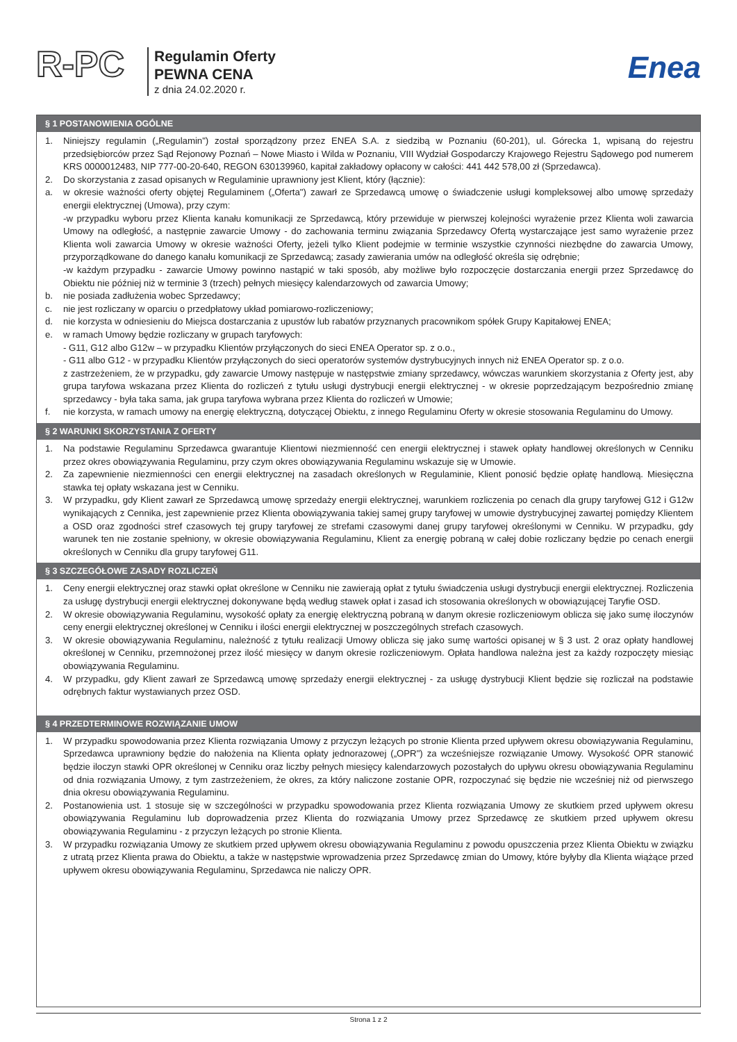R-PC
Regulamin Oferty
PEWNA CENA
z dnia 24.02.2020 r.
Enea
§ 1 POSTANOWIENIA OGÓLNE
1. Niniejszy regulamin („Regulamin") został sporządzony przez ENEA S.A. z siedzibą w Poznaniu (60-201), ul. Górecka 1, wpisaną do rejestru przedsiębiorców przez Sąd Rejonowy Poznań – Nowe Miasto i Wilda w Poznaniu, VIII Wydział Gospodarczy Krajowego Rejestru Sądowego pod numerem KRS 0000012483, NIP 777-00-20-640, REGON 630139960, kapitał zakładowy opłacony w całości: 441 442 578,00 zł (Sprzedawca).
2. Do skorzystania z zasad opisanych w Regulaminie uprawniony jest Klient, który (łącznie):
a. w okresie ważności oferty objętej Regulaminem („Oferta") zawarł ze Sprzedawcą umowę o świadczenie usługi kompleksowej albo umowę sprzedaży energii elektrycznej (Umowa), przy czym:
-w przypadku wyboru przez Klienta kanału komunikacji ze Sprzedawcą, który przewiduje w pierwszej kolejności wyrażenie przez Klienta woli zawarcia Umowy na odległość, a następnie zawarcie Umowy - do zachowania terminu związania Sprzedawcy Ofertą wystarczające jest samo wyrażenie przez Klienta woli zawarcia Umowy w okresie ważności Oferty, jeżeli tylko Klient podejmie w terminie wszystkie czynności niezbędne do zawarcia Umowy, przyporządkowane do danego kanału komunikacji ze Sprzedawcą; zasady zawierania umów na odległość określa się odrębnie;
-w każdym przypadku - zawarcie Umowy powinno nastąpić w taki sposób, aby możliwe było rozpoczęcie dostarczania energii przez Sprzedawcę do Obiektu nie później niż w terminie 3 (trzech) pełnych miesięcy kalendarzowych od zawarcia Umowy;
b. nie posiada zadłużenia wobec Sprzedawcy;
c. nie jest rozliczany w oparciu o przedpłatowy układ pomiarowo-rozliczeniowy;
d. nie korzysta w odniesieniu do Miejsca dostarczania z upustów lub rabatów przyznanych pracownikom spółek Grupy Kapitałowej ENEA;
e. w ramach Umowy będzie rozliczany w grupach taryfowych:
- G11, G12 albo G12w – w przypadku Klientów przyłączonych do sieci ENEA Operator sp. z o.o.,
- G11 albo G12 - w przypadku Klientów przyłączonych do sieci operatorów systemów dystrybucyjnych innych niż ENEA Operator sp. z o.o.
z zastrzeżeniem, że w przypadku, gdy zawarcie Umowy następuje w następstwie zmiany sprzedawcy, wówczas warunkiem skorzystania z Oferty jest, aby grupa taryfowa wskazana przez Klienta do rozliczeń z tytułu usługi dystrybucji energii elektrycznej - w okresie poprzedzającym bezpośrednio zmianę sprzedawcy - była taka sama, jak grupa taryfowa wybrana przez Klienta do rozliczeń w Umowie;
f. nie korzysta, w ramach umowy na energię elektryczną, dotyczącej Obiektu, z innego Regulaminu Oferty w okresie stosowania Regulaminu do Umowy.
§ 2 WARUNKI SKORZYSTANIA Z OFERTY
1. Na podstawie Regulaminu Sprzedawca gwarantuje Klientowi niezmienność cen energii elektrycznej i stawek opłaty handlowej określonych w Cenniku przez okres obowiązywania Regulaminu, przy czym okres obowiązywania Regulaminu wskazuje się w Umowie.
2. Za zapewnienie niezmienności cen energii elektrycznej na zasadach określonych w Regulaminie, Klient ponosić będzie opłatę handlową. Miesięczna stawka tej opłaty wskazana jest w Cenniku.
3. W przypadku, gdy Klient zawarł ze Sprzedawcą umowę sprzedaży energii elektrycznej, warunkiem rozliczenia po cenach dla grupy taryfowej G12 i G12w wynikających z Cennika, jest zapewnienie przez Klienta obowiązywania takiej samej grupy taryfowej w umowie dystrybucyjnej zawartej pomiędzy Klientem a OSD oraz zgodności stref czasowych tej grupy taryfowej ze strefami czasowymi danej grupy taryfowej określonymi w Cenniku. W przypadku, gdy warunek ten nie zostanie spełniony, w okresie obowiązywania Regulaminu, Klient za energię pobraną w całej dobie rozliczany będzie po cenach energii określonych w Cenniku dla grupy taryfowej G11.
§ 3 SZCZEGÓŁOWE ZASADY ROZLICZEŃ
1. Ceny energii elektrycznej oraz stawki opłat określone w Cenniku nie zawierają opłat z tytułu świadczenia usługi dystrybucji energii elektrycznej. Rozliczenia za usługę dystrybucji energii elektrycznej dokonywane będą według stawek opłat i zasad ich stosowania określonych w obowiązującej Taryfie OSD.
2. W okresie obowiązywania Regulaminu, wysokość opłaty za energię elektryczną pobraną w danym okresie rozliczeniowym oblicza się jako sumę iloczynów ceny energii elektrycznej określonej w Cenniku i ilości energii elektrycznej w poszczególnych strefach czasowych.
3. W okresie obowiązywania Regulaminu, należność z tytułu realizacji Umowy oblicza się jako sumę wartości opisanej w § 3 ust. 2 oraz opłaty handlowej określonej w Cenniku, przemnożonej przez ilość miesięcy w danym okresie rozliczeniowym. Opłata handlowa należna jest za każdy rozpoczęty miesiąc obowiązywania Regulaminu.
4. W przypadku, gdy Klient zawarł ze Sprzedawcą umowę sprzedaży energii elektrycznej - za usługę dystrybucji Klient będzie się rozliczał na podstawie odrębnych faktur wystawianych przez OSD.
§ 4 PRZEDTERMINOWE ROZWIĄZANIE UMOW
1. W przypadku spowodowania przez Klienta rozwiązania Umowy z przyczyn leżących po stronie Klienta przed upływem okresu obowiązywania Regulaminu, Sprzedawca uprawniony będzie do nałożenia na Klienta opłaty jednorazowej („OPR") za wcześniejsze rozwiązanie Umowy. Wysokość OPR stanowić będzie iloczyn stawki OPR określonej w Cenniku oraz liczby pełnych miesięcy kalendarzowych pozostałych do upływu okresu obowiązywania Regulaminu od dnia rozwiązania Umowy, z tym zastrzeżeniem, że okres, za który naliczone zostanie OPR, rozpoczynać się będzie nie wcześniej niż od pierwszego dnia okresu obowiązywania Regulaminu.
2. Postanowienia ust. 1 stosuje się w szczególności w przypadku spowodowania przez Klienta rozwiązania Umowy ze skutkiem przed upływem okresu obowiązywania Regulaminu lub doprowadzenia przez Klienta do rozwiązania Umowy przez Sprzedawcę ze skutkiem przed upływem okresu obowiązywania Regulaminu - z przyczyn leżących po stronie Klienta.
3. W przypadku rozwiązania Umowy ze skutkiem przed upływem okresu obowiązywania Regulaminu z powodu opuszczenia przez Klienta Obiektu w związku z utratą przez Klienta prawa do Obiektu, a także w następstwie wprowadzenia przez Sprzedawcę zmian do Umowy, które byłyby dla Klienta wiążące przed upływem okresu obowiązywania Regulaminu, Sprzedawca nie naliczy OPR.
Strona 1 z 2